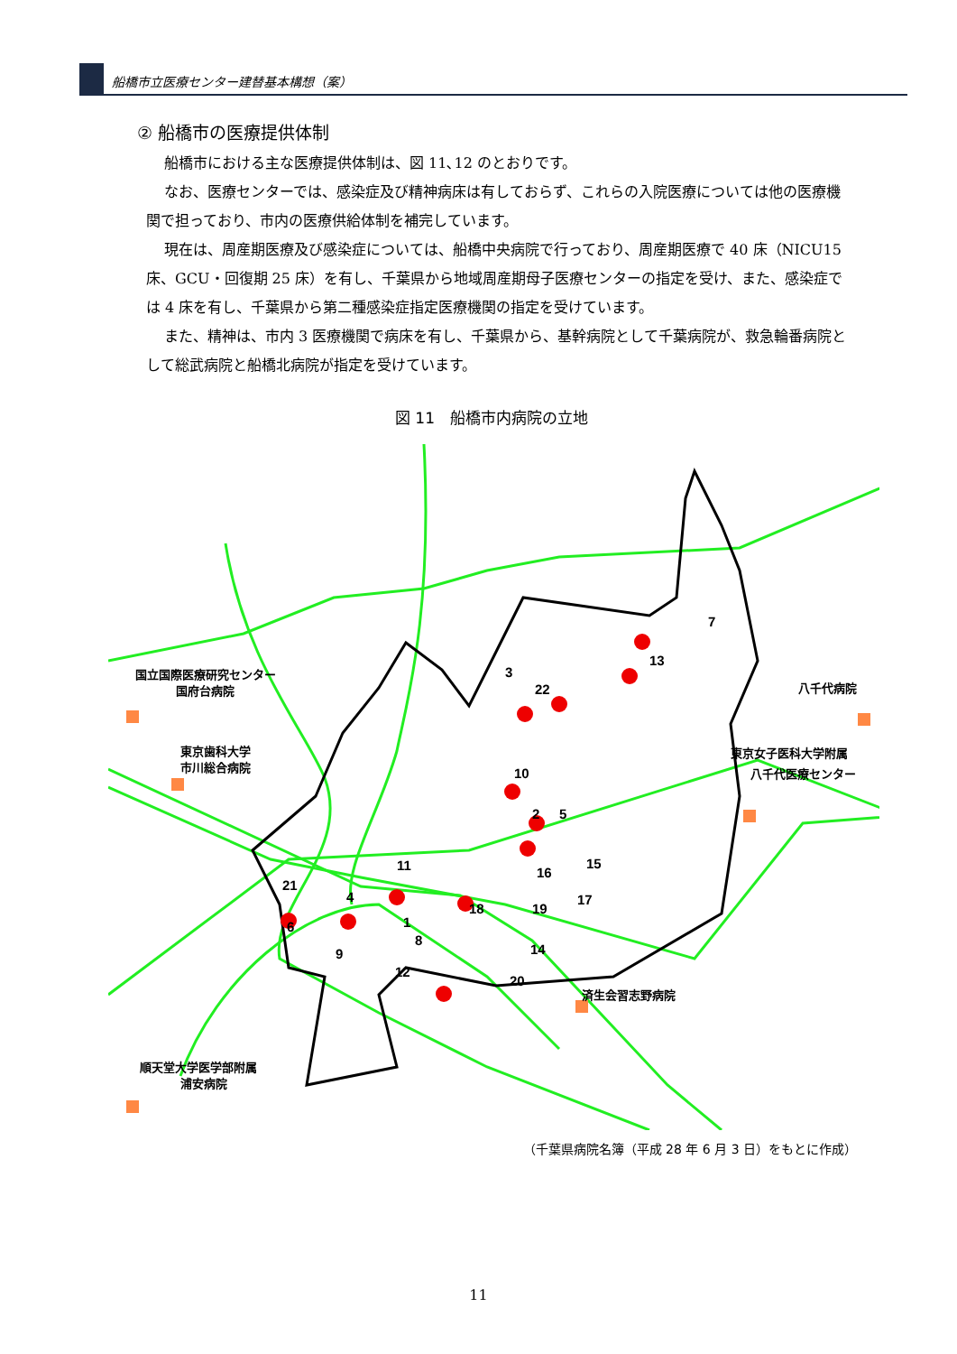船橋市立医療センター建替基本構想（案）
② 船橋市の医療提供体制
船橋市における主な医療提供体制は、図 11､12 のとおりです。
なお、医療センターでは、感染症及び精神病床は有しておらず、これらの入院医療については他の医療機関で担っており、市内の医療供給体制を補完しています。
現在は、周産期医療及び感染症については、船橋中央病院で行っており、周産期医療で 40 床（NICU15 床、GCU・回復期 25 床）を有し、千葉県から地域周産期母子医療センターの指定を受け、また、感染症では 4 床を有し、千葉県から第二種感染症指定医療機関の指定を受けています。
また、精神は、市内 3 医療機関で病床を有し、千葉県から、基幹病院として千葉病院が、救急輪番病院として総武病院と船橋北病院が指定を受けています。
図 11　船橋市内病院の立地
3
10
5
7
13
22
11
4
21
6
8
12
18
14
19
20
15
17
16
2
1
9
国立国際医療研究センター
国府台病院
東京歯科大学
市川総合病院
八千代病院
東京女子医科大学附属
八千代医療センター
済生会習志野病院
順天堂大学医学部附属
浦安病院
（千葉県病院名簿（平成 28 年 6 月 3 日）をもとに作成）
11